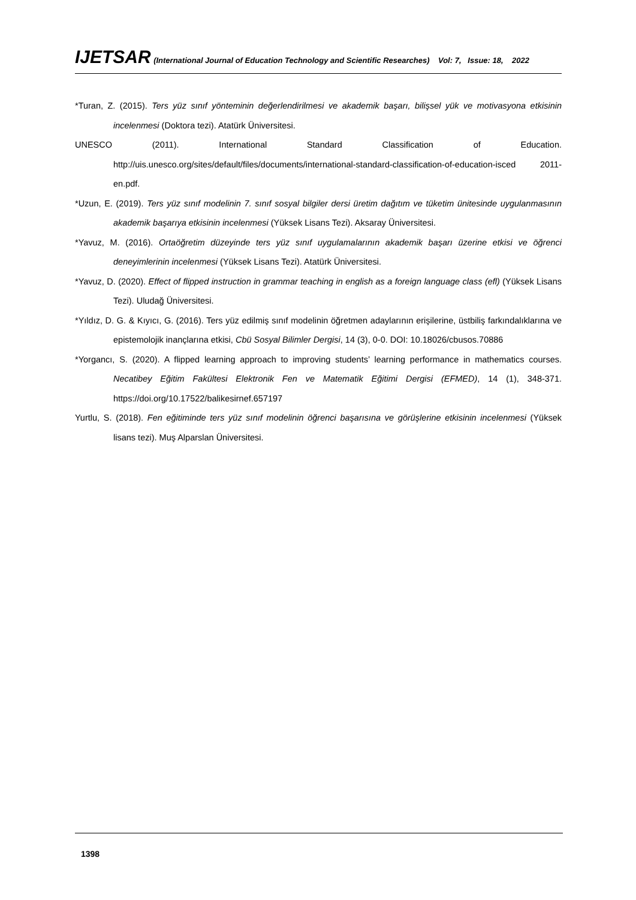IJETSAR (International Journal of Education Technology and Scientific Researches) Vol: 7, Issue: 18, 2022
*Turan, Z. (2015). Ters yüz sınıf yönteminin değerlendirilmesi ve akademik başarı, bilişsel yük ve motivasyona etkisinin incelenmesi (Doktora tezi). Atatürk Üniversitesi.
UNESCO (2011). International Standard Classification of Education. http://uis.unesco.org/sites/default/files/documents/international-standard-classification-of-education-isced 2011-en.pdf.
*Uzun, E. (2019). Ters yüz sınıf modelinin 7. sınıf sosyal bilgiler dersi üretim dağıtım ve tüketim ünitesinde uygulanmasının akademik başarıya etkisinin incelenmesi (Yüksek Lisans Tezi). Aksaray Üniversitesi.
*Yavuz, M. (2016). Ortaöğretim düzeyinde ters yüz sınıf uygulamalarının akademik başarı üzerine etkisi ve öğrenci deneyimlerinin incelenmesi (Yüksek Lisans Tezi). Atatürk Üniversitesi.
*Yavuz, D. (2020). Effect of flipped instruction in grammar teaching in english as a foreign language class (efl) (Yüksek Lisans Tezi). Uludağ Üniversitesi.
*Yıldız, D. G. & Kıyıcı, G. (2016). Ters yüz edilmiş sınıf modelinin öğretmen adaylarının erişilerine, üstbiliş farkındalıklarına ve epistemolojik inançlarına etkisi, Cbü Sosyal Bilimler Dergisi, 14 (3), 0-0. DOI: 10.18026/cbusos.70886
*Yorgancı, S. (2020). A flipped learning approach to improving students’ learning performance in mathematics courses. Necatibey Eğitim Fakültesi Elektronik Fen ve Matematik Eğitimi Dergisi (EFMED), 14 (1), 348-371. https://doi.org/10.17522/balikesirnef.657197
Yurtlu, S. (2018). Fen eğitiminde ters yüz sınıf modelinin öğrenci başarısına ve görüşlerine etkisinin incelenmesi (Yüksek lisans tezi). Muş Alparslan Üniversitesi.
1398